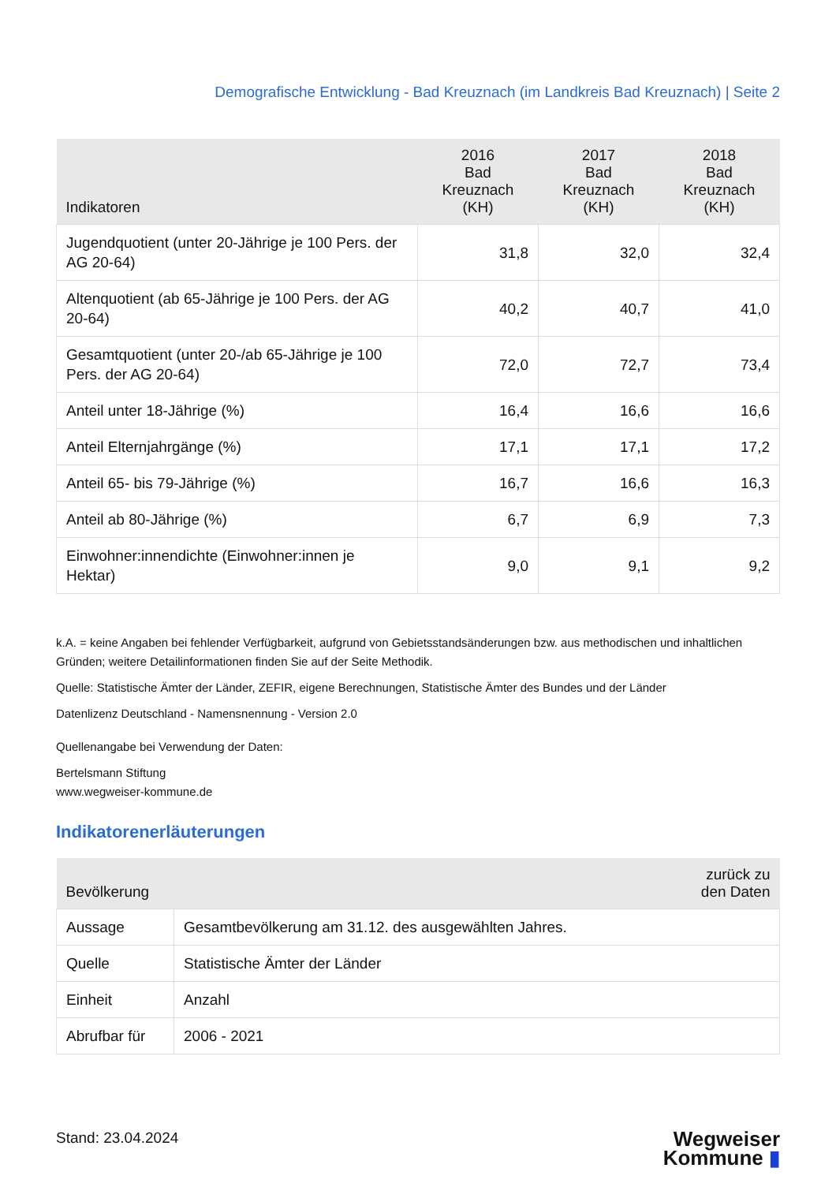Demografische Entwicklung - Bad Kreuznach (im Landkreis Bad Kreuznach) | Seite 2
| Indikatoren | 2016 Bad Kreuznach (KH) | 2017 Bad Kreuznach (KH) | 2018 Bad Kreuznach (KH) |
| --- | --- | --- | --- |
| Jugendquotient (unter 20-Jährige je 100 Pers. der AG 20-64) | 31,8 | 32,0 | 32,4 |
| Altenquotient (ab 65-Jährige je 100 Pers. der AG 20-64) | 40,2 | 40,7 | 41,0 |
| Gesamtquotient (unter 20-/ab 65-Jährige je 100 Pers. der AG 20-64) | 72,0 | 72,7 | 73,4 |
| Anteil unter 18-Jährige (%) | 16,4 | 16,6 | 16,6 |
| Anteil Elternjahrgänge (%) | 17,1 | 17,1 | 17,2 |
| Anteil 65- bis 79-Jährige (%) | 16,7 | 16,6 | 16,3 |
| Anteil ab 80-Jährige (%) | 6,7 | 6,9 | 7,3 |
| Einwohner:innendichte (Einwohner:innen je Hektar) | 9,0 | 9,1 | 9,2 |
k.A. = keine Angaben bei fehlender Verfügbarkeit, aufgrund von Gebietsstandsänderungen bzw. aus methodischen und inhaltlichen Gründen; weitere Detailinformationen finden Sie auf der Seite Methodik.
Quelle: Statistische Ämter der Länder, ZEFIR, eigene Berechnungen, Statistische Ämter des Bundes und der Länder
Datenlizenz Deutschland - Namensnennung - Version 2.0
Quellenangabe bei Verwendung der Daten:
Bertelsmann Stiftung
www.wegweiser-kommune.de
Indikatorenerläuterungen
| Bevölkerung | zurück zu den Daten |
| --- | --- |
| Aussage | Gesamtbevölkerung am 31.12. des ausgewählten Jahres. |
| Quelle | Statistische Ämter der Länder |
| Einheit | Anzahl |
| Abrufbar für | 2006 - 2021 |
Stand: 23.04.2024
Wegweiser
Kommune ▮